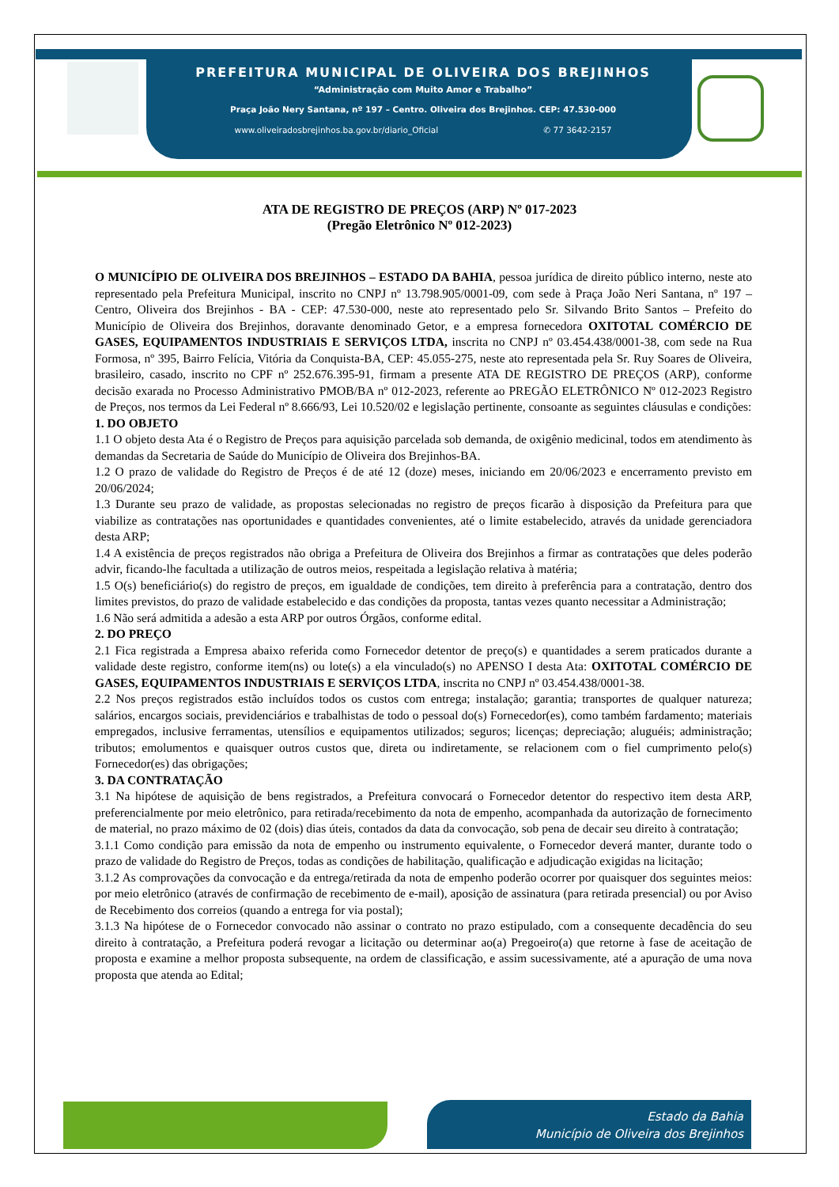PREFEITURA MUNICIPAL DE OLIVEIRA DOS BREJINHOS
“Administração com Muito Amor e Trabalho”
Praça João Nery Santana, nº 197 – Centro. Oliveira dos Brejinhos. CEP: 47.530-000
www.oliveiradosbrejinhos.ba.gov.br/diario_Oficial ✆ 77 3642-2157
ATA DE REGISTRO DE PREÇOS (ARP) Nº 017-2023
(Pregão Eletrônico Nº 012-2023)
O MUNICÍPIO DE OLIVEIRA DOS BREJINHOS – ESTADO DA BAHIA, pessoa jurídica de direito público interno, neste ato representado pela Prefeitura Municipal, inscrito no CNPJ nº 13.798.905/0001-09, com sede à Praça João Neri Santana, nº 197 – Centro, Oliveira dos Brejinhos - BA - CEP: 47.530-000, neste ato representado pelo Sr. Silvando Brito Santos – Prefeito do Município de Oliveira dos Brejinhos, doravante denominado Getor, e a empresa fornecedora OXITOTAL COMÉRCIO DE GASES, EQUIPAMENTOS INDUSTRIAIS E SERVIÇOS LTDA, inscrita no CNPJ nº 03.454.438/0001-38, com sede na Rua Formosa, nº 395, Bairro Felícia, Vitória da Conquista-BA, CEP: 45.055-275, neste ato representada pela Sr. Ruy Soares de Oliveira, brasileiro, casado, inscrito no CPF nº 252.676.395-91, firmam a presente ATA DE REGISTRO DE PREÇOS (ARP), conforme decisão exarada no Processo Administrativo PMOB/BA nº 012-2023, referente ao PREGÃO ELETRÔNICO Nº 012-2023 Registro de Preços, nos termos da Lei Federal nº 8.666/93, Lei 10.520/02 e legislação pertinente, consoante as seguintes cláusulas e condições:
1. DO OBJETO
1.1 O objeto desta Ata é o Registro de Preços para aquisição parcelada sob demanda, de oxigênio medicinal, todos em atendimento às demandas da Secretaria de Saúde do Município de Oliveira dos Brejinhos-BA.
1.2 O prazo de validade do Registro de Preços é de até 12 (doze) meses, iniciando em 20/06/2023 e encerramento previsto em 20/06/2024;
1.3 Durante seu prazo de validade, as propostas selecionadas no registro de preços ficarão à disposição da Prefeitura para que viabilize as contratações nas oportunidades e quantidades convenientes, até o limite estabelecido, através da unidade gerenciadora desta ARP;
1.4 A existência de preços registrados não obriga a Prefeitura de Oliveira dos Brejinhos a firmar as contratações que deles poderão advir, ficando-lhe facultada a utilização de outros meios, respeitada a legislação relativa à matéria;
1.5 O(s) beneficiário(s) do registro de preços, em igualdade de condições, tem direito à preferência para a contratação, dentro dos limites previstos, do prazo de validade estabelecido e das condições da proposta, tantas vezes quanto necessitar a Administração;
1.6 Não será admitida a adesão a esta ARP por outros Órgãos, conforme edital.
2. DO PREÇO
2.1 Fica registrada a Empresa abaixo referida como Fornecedor detentor de preço(s) e quantidades a serem praticados durante a validade deste registro, conforme item(ns) ou lote(s) a ela vinculado(s) no APENSO I desta Ata: OXITOTAL COMÉRCIO DE GASES, EQUIPAMENTOS INDUSTRIAIS E SERVIÇOS LTDA, inscrita no CNPJ nº 03.454.438/0001-38.
2.2 Nos preços registrados estão incluídos todos os custos com entrega; instalação; garantia; transportes de qualquer natureza; salários, encargos sociais, previdenciários e trabalhistas de todo o pessoal do(s) Fornecedor(es), como também fardamento; materiais empregados, inclusive ferramentas, utensílios e equipamentos utilizados; seguros; licenças; depreciação; aluguéis; administração; tributos; emolumentos e quaisquer outros custos que, direta ou indiretamente, se relacionem com o fiel cumprimento pelo(s) Fornecedor(es) das obrigações;
3. DA CONTRATAÇÃO
3.1 Na hipótese de aquisição de bens registrados, a Prefeitura convocará o Fornecedor detentor do respectivo item desta ARP, preferencialmente por meio eletrônico, para retirada/recebimento da nota de empenho, acompanhada da autorização de fornecimento de material, no prazo máximo de 02 (dois) dias úteis, contados da data da convocação, sob pena de decair seu direito à contratação;
3.1.1 Como condição para emissão da nota de empenho ou instrumento equivalente, o Fornecedor deverá manter, durante todo o prazo de validade do Registro de Preços, todas as condições de habilitação, qualificação e adjudicação exigidas na licitação;
3.1.2 As comprovações da convocação e da entrega/retirada da nota de empenho poderão ocorrer por quaisquer dos seguintes meios: por meio eletrônico (através de confirmação de recebimento de e-mail), aposição de assinatura (para retirada presencial) ou por Aviso de Recebimento dos correios (quando a entrega for via postal);
3.1.3 Na hipótese de o Fornecedor convocado não assinar o contrato no prazo estipulado, com a consequente decadência do seu direito à contratação, a Prefeitura poderá revogar a licitação ou determinar ao(a) Pregoeiro(a) que retorne à fase de aceitação de proposta e examine a melhor proposta subsequente, na ordem de classificação, e assim sucessivamente, até a apuração de uma nova proposta que atenda ao Edital;
Estado da Bahia
Município de Oliveira dos Brejinhos